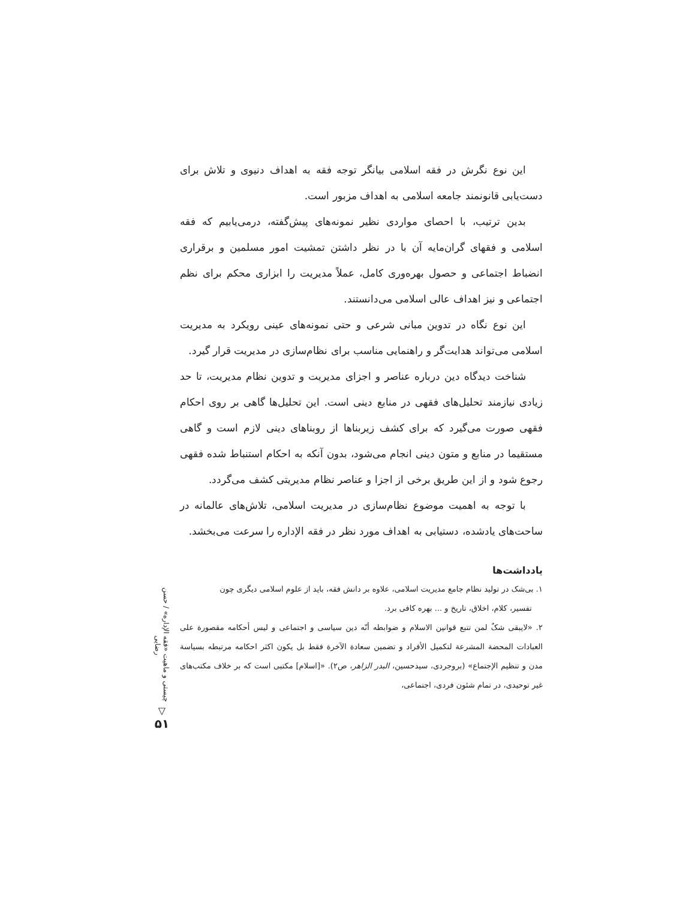این نوع نگرش در فقه اسلامی بیانگر توجه فقه به اهداف دنیوی و تلاش برای دست‌یابی قانونمند جامعه اسلامی به اهداف مزبور است.
بدین ترتیب، با احصای مواردی نظیر نمونه‌های پیش‌گفته، درمی‌یابیم که فقه اسلامی و فقهای گران‌مایه آن با در نظر داشتن تمشیت امور مسلمین و برقراری انضباط اجتماعی و حصول بهره‌وری کامل، عملاً مدیریت را ابزاری محکم برای نظم اجتماعی و نیز اهداف عالی اسلامی می‌دانستند.
این نوع نگاه در تدوین مبانی شرعی و حتی نمونه‌های عینی رویکرد به مدیریت اسلامی می‌تواند هدایت‌گر و راهنمایی مناسب برای نظام‌سازی در مدیریت قرار گیرد.
شناخت دیدگاه دین درباره عناصر و اجزای مدیریت و تدوین نظام مدیریت، تا حد زیادی نیازمند تحلیل‌های فقهی در منابع دینی است. این تحلیل‌ها گاهی بر روی احکام فقهی صورت می‌گیرد که برای کشف زیربناها از روبناهای دینی لازم است و گاهی مستقیما در منابع و متون دینی انجام می‌شود، بدون آنکه به احکام استنباط شده فقهی رجوع شود و از این طریق برخی از اجزا و عناصر نظام مدیریتی کشف می‌گردد.
با توجه به اهمیت موضوع نظام‌سازی در مدیریت اسلامی، تلاش‌های عالمانه در ساحت‌های یادشده، دستیابی به اهداف مورد نظر در فقه الإداره را سرعت می‌بخشد.
یادداشت‌ها
۱. بی‌شک در تولید نظام جامع مدیریت اسلامی، علاوه بر دانش فقه، باید از علوم اسلامی دیگری چون
تفسیر، کلام، اخلاق، تاریخ و ... بهره کافی برد.
۲. «لایبقی شکٌ لمن تتبع قوانین الاسلام و ضوابطه أنّه دین سیاسی و اجتماعی و لیس أحکامه مقصورة علی العبادات المحضة المشرعة لتکمیل الأفراد و تضمین سعادة الآخرة فقط بل یکون اکثر احکامه مرتبطه بسیاسة مدن و تنظیم الإجتماع» (بروجردی، سیدحسین، البدر الزاهر، ص۲). «[اسلام] مکتبی است که بر خلاف مکتب‌های غیر توحیدی، در تمام شئون فردی، اجتماعی،
چیستی و ماهیت «فقه الإداره» / حسن رضایی
▽
۵۱